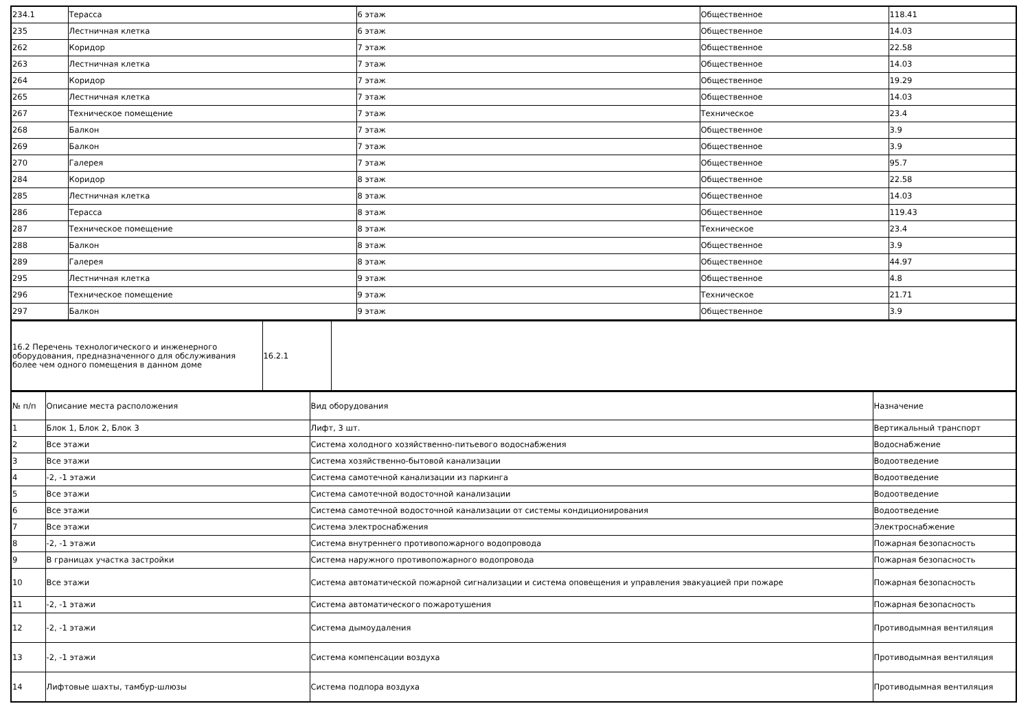| 234.1 | Терасса | 6 этаж | Общественное | 118.41 |
| 235 | Лестничная клетка | 6 этаж | Общественное | 14.03 |
| 262 | Коридор | 7 этаж | Общественное | 22.58 |
| 263 | Лестничная клетка | 7 этаж | Общественное | 14.03 |
| 264 | Коридор | 7 этаж | Общественное | 19.29 |
| 265 | Лестничная клетка | 7 этаж | Общественное | 14.03 |
| 267 | Техническое помещение | 7 этаж | Техническое | 23.4 |
| 268 | Балкон | 7 этаж | Общественное | 3.9 |
| 269 | Балкон | 7 этаж | Общественное | 3.9 |
| 270 | Галерея | 7 этаж | Общественное | 95.7 |
| 284 | Коридор | 8 этаж | Общественное | 22.58 |
| 285 | Лестничная клетка | 8 этаж | Общественное | 14.03 |
| 286 | Терасса | 8 этаж | Общественное | 119.43 |
| 287 | Техническое помещение | 8 этаж | Техническое | 23.4 |
| 288 | Балкон | 8 этаж | Общественное | 3.9 |
| 289 | Галерея | 8 этаж | Общественное | 44.97 |
| 295 | Лестничная клетка | 9 этаж | Общественное | 4.8 |
| 296 | Техническое помещение | 9 этаж | Техническое | 21.71 |
| 297 | Балкон | 9 этаж | Общественное | 3.9 |
| 16.2 Перечень технологического и инженерного оборудования, предназначенного для обслуживания более чем одного помещения в данном доме | 16.2.1 | |
| № п/п | Описание места расположения | Вид оборудования | Назначение |
| 1 | Блок 1, Блок 2, Блок 3 | Лифт, 3 шт. | Вертикальный транспорт |
| 2 | Все этажи | Система холодного хозяйственно-питьевого водоснабжения | Водоснабжение |
| 3 | Все этажи | Система хозяйственно-бытовой канализации | Водоотведение |
| 4 | -2, -1 этажи | Система самотечной канализации из паркинга | Водоотведение |
| 5 | Все этажи | Система самотечной водосточной канализации | Водоотведение |
| 6 | Все этажи | Система самотечной водосточной канализации от системы кондиционирования | Водоотведение |
| 7 | Все этажи | Система электроснабжения | Электроснабжение |
| 8 | -2, -1 этажи | Система внутреннего противопожарного водопровода | Пожарная безопасность |
| 9 | В границах участка застройки | Система наружного противопожарного водопровода | Пожарная безопасность |
| 10 | Все этажи | Система автоматической пожарной сигнализации и система оповещения и управления эвакуацией при пожаре | Пожарная безопасность |
| 11 | -2, -1 этажи | Система автоматического пожаротушения | Пожарная безопасность |
| 12 | -2, -1 этажи | Система дымоудаления | Противодымная вентиляция |
| 13 | -2, -1 этажи | Система компенсации воздуха | Противодымная вентиляция |
| 14 | Лифтовые шахты, тамбур-шлюзы | Система подпора воздуха | Противодымная вентиляция |